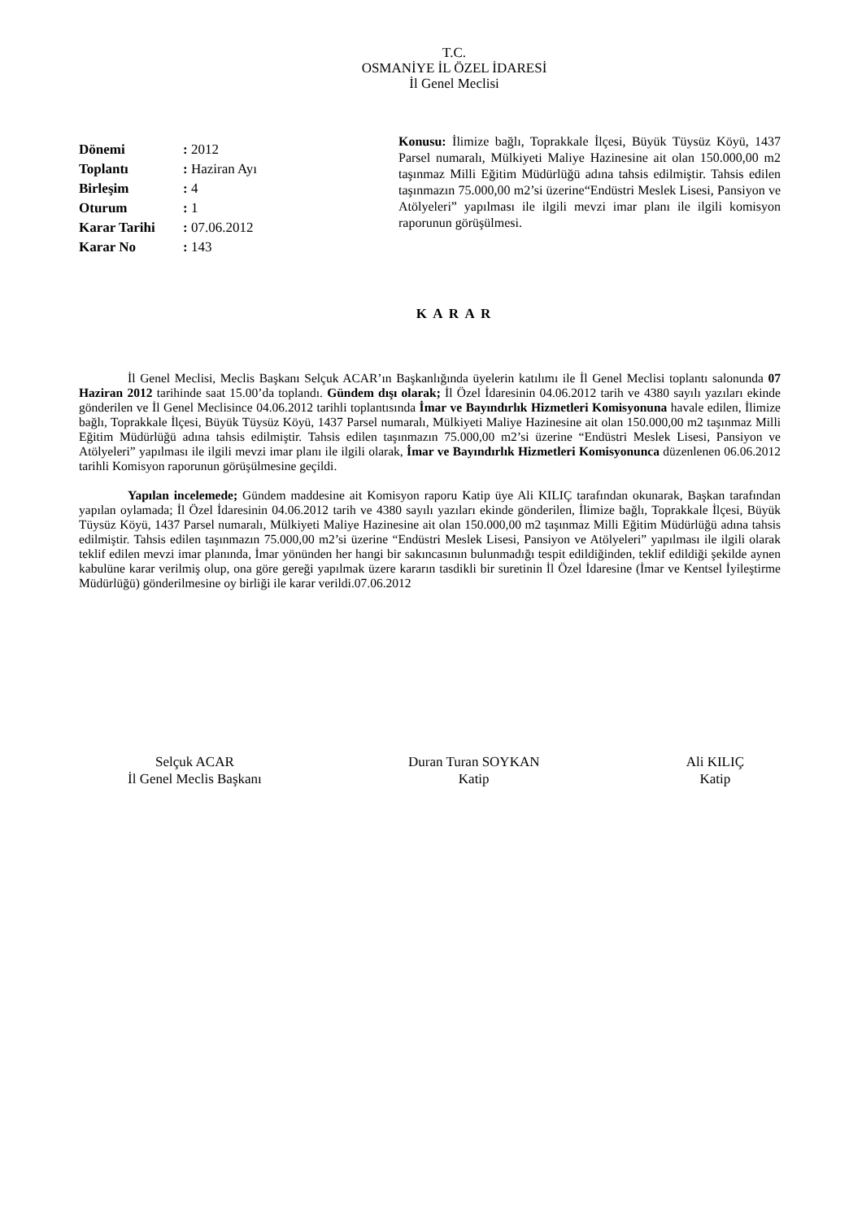T.C.
OSMANİYE İL ÖZEL İDARESİ
İl Genel Meclisi
| Dönemi | : 2012 |
| Toplantı | : Haziran Ayı |
| Birleşim | : 4 |
| Oturum | : 1 |
| Karar Tarihi | : 07.06.2012 |
| Karar No | : 143 |
Konusu: İlimize bağlı, Toprakkale İlçesi, Büyük Tüysüz Köyü, 1437 Parsel numaralı, Mülkiyeti Maliye Hazinesine ait olan 150.000,00 m2 taşınmaz Milli Eğitim Müdürlüğü adına tahsis edilmiştir. Tahsis edilen taşınmazın 75.000,00 m2’si üzerine“Endüstri Meslek Lisesi, Pansiyon ve Atölyeleri” yapılması ile ilgili mevzi imar planı ile ilgili komisyon raporunun görüşülmesi.
K A R A R
İl Genel Meclisi, Meclis Başkanı Selçuk ACAR’ın Başkanlığında üyelerin katılımı ile İl Genel Meclisi toplantı salonunda 07 Haziran 2012 tarihinde saat 15.00’da toplandı. Gündem dışı olarak; İl Özel İdaresinin 04.06.2012 tarih ve 4380 sayılı yazıları ekinde gönderilen ve İl Genel Meclisince 04.06.2012 tarihli toplantısında İmar ve Bayındırlık Hizmetleri Komisyonuna havale edilen, İlimize bağlı, Toprakkale İlçesi, Büyük Tüysüz Köyü, 1437 Parsel numaralı, Mülkiyeti Maliye Hazinesine ait olan 150.000,00 m2 taşınmaz Milli Eğitim Müdürlüğü adına tahsis edilmiştir. Tahsis edilen taşınmazın 75.000,00 m2’si üzerine “Endüstri Meslek Lisesi, Pansiyon ve Atölyeleri” yapılması ile ilgili mevzi imar planı ile ilgili olarak, İmar ve Bayındırlık Hizmetleri Komisyonunca düzenlenen 06.06.2012 tarihli Komisyon raporunun görüşülmesine geçildi.
Yapılan incelemede; Gündem maddesine ait Komisyon raporu Katip üye Ali KILIÇ tarafından okunarak, Başkan tarafından yapılan oylamada; İl Özel İdaresinin 04.06.2012 tarih ve 4380 sayılı yazıları ekinde gönderilen, İlimize bağlı, Toprakkale İlçesi, Büyük Tüysüz Köyü, 1437 Parsel numaralı, Mülkiyeti Maliye Hazinesine ait olan 150.000,00 m2 taşınmaz Milli Eğitim Müdürlüğü adına tahsis edilmiştir. Tahsis edilen taşınmazın 75.000,00 m2’si üzerine “Endüstri Meslek Lisesi, Pansiyon ve Atölyeleri” yapılması ile ilgili olarak teklif edilen mevzi imar planında, İmar yönünden her hangi bir sakıncasının bulunmadığı tespit edildiğinden, teklif edildiği şekilde aynen kabulüne karar verilmiş olup, ona göre gereği yapılmak üzere kararın tasdikli bir suretinin İl Özel İdaresine (İmar ve Kentsel İyileştirme Müdürlüğü) gönderilmesine oy birliği ile karar verildi.07.06.2012
Selçuk ACAR
İl Genel Meclis Başkanı
Duran Turan SOYKAN
Katip
Ali KILIÇ
Katip